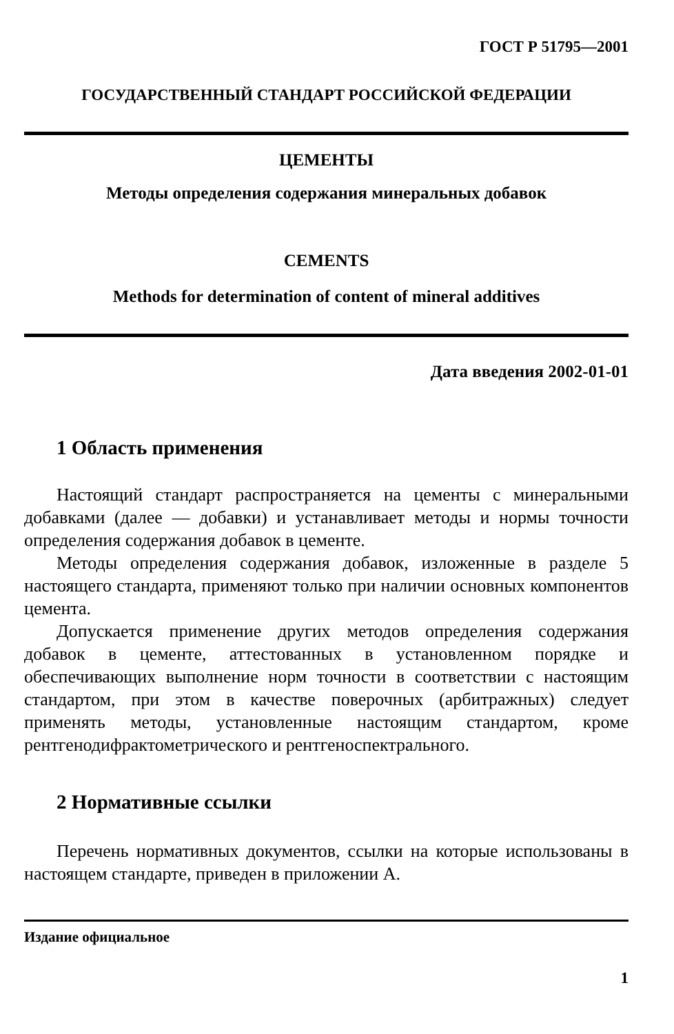ГОСТ Р 51795—2001
ГОСУДАРСТВЕННЫЙ СТАНДАРТ РОССИЙСКОЙ ФЕДЕРАЦИИ
ЦЕМЕНТЫ
Методы определения содержания минеральных добавок
CEMENTS
Methods for determination of content of mineral additives
Дата введения 2002-01-01
1 Область применения
Настоящий стандарт распространяется на цементы с минеральными добавками (далее — добавки) и устанавливает методы и нормы точности определения содержания добавок в цементе.
Методы определения содержания добавок, изложенные в разделе 5 настоящего стандарта, применяют только при наличии основных компонентов цемента.
Допускается применение других методов определения содержания добавок в цементе, аттестованных в установленном порядке и обеспечивающих выполнение норм точности в соответствии с настоящим стандартом, при этом в качестве поверочных (арбитражных) следует применять методы, установленные настоящим стандартом, кроме рентгенодифрактометрического и рентгеноспектрального.
2 Нормативные ссылки
Перечень нормативных документов, ссылки на которые использованы в настоящем стандарте, приведен в приложении А.
Издание официальное
1